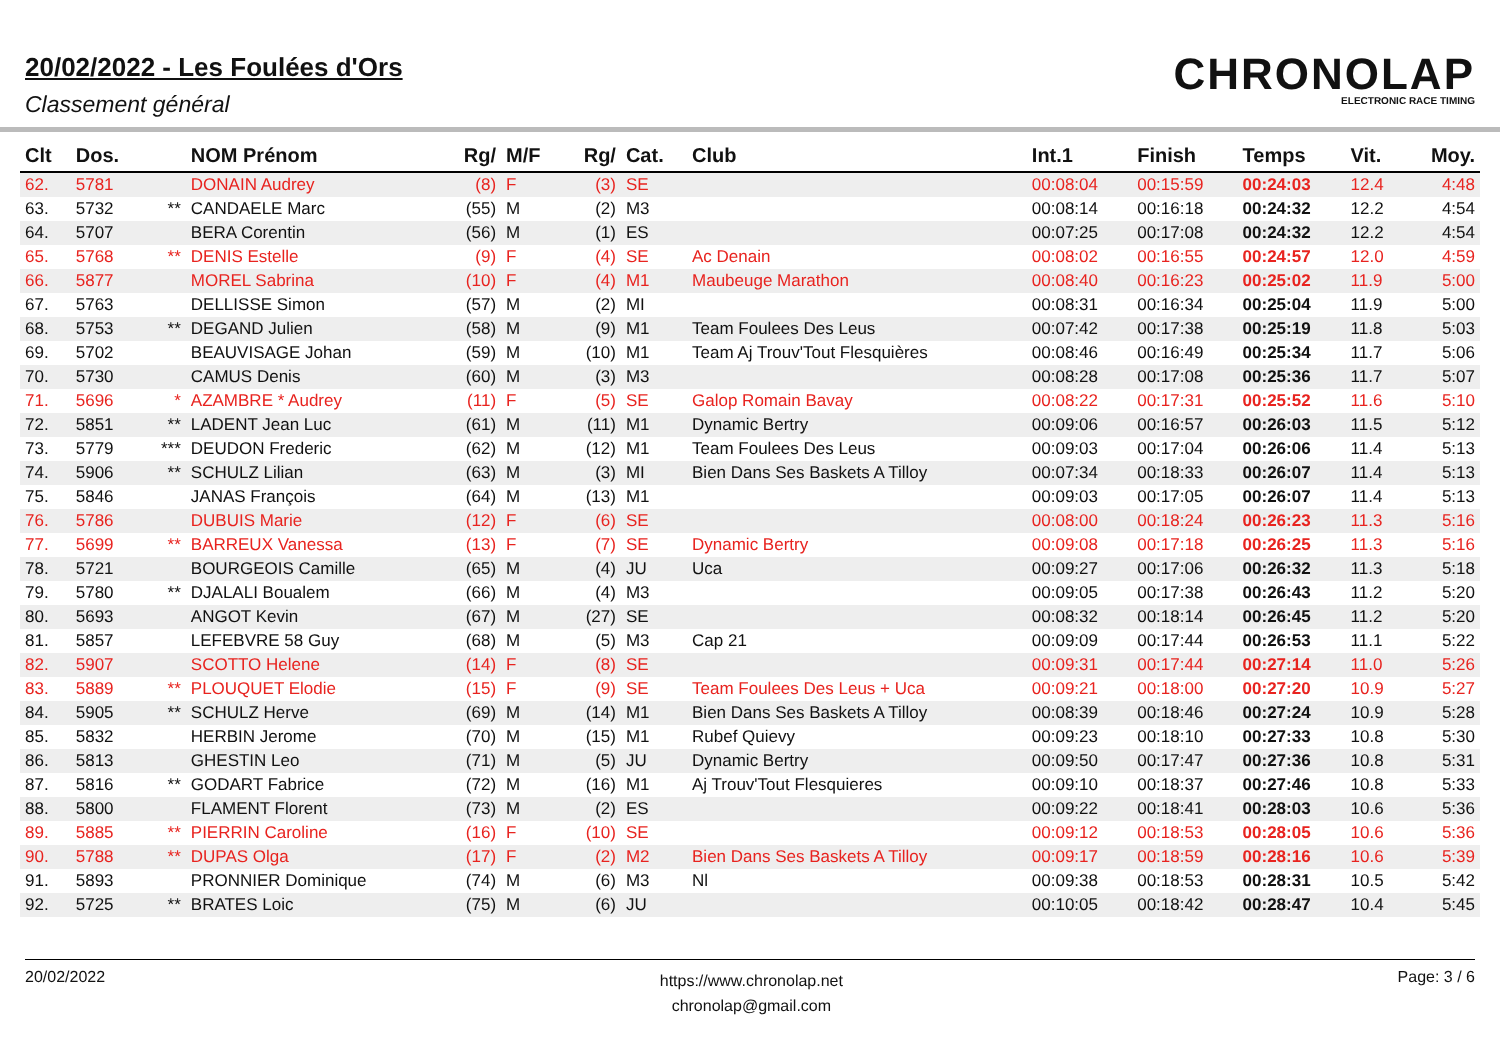20/02/2022 - Les Foulées d'Ors
Classement général
CHRONOLAP
ELECTRONIC RACE TIMING
| Clt | Dos. | | NOM Prénom | Rg/ | M/F | Rg/ | Cat. | Club | Int.1 | Finish | Temps | Vit. | Moy. |
| --- | --- | --- | --- | --- | --- | --- | --- | --- | --- | --- | --- | --- | --- |
| 62. | 5781 | | DONAIN Audrey | (8) | F | (3) | SE | | 00:08:04 | 00:15:59 | 00:24:03 | 12.4 | 4:48 |
| 63. | 5732 | ** | CANDAELE Marc | (55) | M | (2) | M3 | | 00:08:14 | 00:16:18 | 00:24:32 | 12.2 | 4:54 |
| 64. | 5707 | | BERA Corentin | (56) | M | (1) | ES | | 00:07:25 | 00:17:08 | 00:24:32 | 12.2 | 4:54 |
| 65. | 5768 | ** | DENIS Estelle | (9) | F | (4) | SE | Ac Denain | 00:08:02 | 00:16:55 | 00:24:57 | 12.0 | 4:59 |
| 66. | 5877 | | MOREL Sabrina | (10) | F | (4) | M1 | Maubeuge Marathon | 00:08:40 | 00:16:23 | 00:25:02 | 11.9 | 5:00 |
| 67. | 5763 | | DELLISSE Simon | (57) | M | (2) | MI | | 00:08:31 | 00:16:34 | 00:25:04 | 11.9 | 5:00 |
| 68. | 5753 | ** | DEGAND Julien | (58) | M | (9) | M1 | Team Foulees Des Leus | 00:07:42 | 00:17:38 | 00:25:19 | 11.8 | 5:03 |
| 69. | 5702 | | BEAUVISAGE Johan | (59) | M | (10) | M1 | Team Aj Trouv'Tout Flesquières | 00:08:46 | 00:16:49 | 00:25:34 | 11.7 | 5:06 |
| 70. | 5730 | | CAMUS Denis | (60) | M | (3) | M3 | | 00:08:28 | 00:17:08 | 00:25:36 | 11.7 | 5:07 |
| 71. | 5696 | * | AZAMBRE * Audrey | (11) | F | (5) | SE | Galop Romain Bavay | 00:08:22 | 00:17:31 | 00:25:52 | 11.6 | 5:10 |
| 72. | 5851 | ** | LADENT Jean Luc | (61) | M | (11) | M1 | Dynamic Bertry | 00:09:06 | 00:16:57 | 00:26:03 | 11.5 | 5:12 |
| 73. | 5779 | *** | DEUDON Frederic | (62) | M | (12) | M1 | Team Foulees Des Leus | 00:09:03 | 00:17:04 | 00:26:06 | 11.4 | 5:13 |
| 74. | 5906 | ** | SCHULZ Lilian | (63) | M | (3) | MI | Bien Dans Ses Baskets A Tilloy | 00:07:34 | 00:18:33 | 00:26:07 | 11.4 | 5:13 |
| 75. | 5846 | | JANAS François | (64) | M | (13) | M1 | | 00:09:03 | 00:17:05 | 00:26:07 | 11.4 | 5:13 |
| 76. | 5786 | | DUBUIS Marie | (12) | F | (6) | SE | | 00:08:00 | 00:18:24 | 00:26:23 | 11.3 | 5:16 |
| 77. | 5699 | ** | BARREUX Vanessa | (13) | F | (7) | SE | Dynamic Bertry | 00:09:08 | 00:17:18 | 00:26:25 | 11.3 | 5:16 |
| 78. | 5721 | | BOURGEOIS Camille | (65) | M | (4) | JU | Uca | 00:09:27 | 00:17:06 | 00:26:32 | 11.3 | 5:18 |
| 79. | 5780 | ** | DJALALI Boualem | (66) | M | (4) | M3 | | 00:09:05 | 00:17:38 | 00:26:43 | 11.2 | 5:20 |
| 80. | 5693 | | ANGOT Kevin | (67) | M | (27) | SE | | 00:08:32 | 00:18:14 | 00:26:45 | 11.2 | 5:20 |
| 81. | 5857 | | LEFEBVRE 58 Guy | (68) | M | (5) | M3 | Cap 21 | 00:09:09 | 00:17:44 | 00:26:53 | 11.1 | 5:22 |
| 82. | 5907 | | SCOTTO Helene | (14) | F | (8) | SE | | 00:09:31 | 00:17:44 | 00:27:14 | 11.0 | 5:26 |
| 83. | 5889 | ** | PLOUQUET Elodie | (15) | F | (9) | SE | Team Foulees Des Leus + Uca | 00:09:21 | 00:18:00 | 00:27:20 | 10.9 | 5:27 |
| 84. | 5905 | ** | SCHULZ Herve | (69) | M | (14) | M1 | Bien Dans Ses Baskets A Tilloy | 00:08:39 | 00:18:46 | 00:27:24 | 10.9 | 5:28 |
| 85. | 5832 | | HERBIN Jerome | (70) | M | (15) | M1 | Rubef Quievy | 00:09:23 | 00:18:10 | 00:27:33 | 10.8 | 5:30 |
| 86. | 5813 | | GHESTIN Leo | (71) | M | (5) | JU | Dynamic Bertry | 00:09:50 | 00:17:47 | 00:27:36 | 10.8 | 5:31 |
| 87. | 5816 | ** | GODART Fabrice | (72) | M | (16) | M1 | Aj Trouv'Tout Flesquieres | 00:09:10 | 00:18:37 | 00:27:46 | 10.8 | 5:33 |
| 88. | 5800 | | FLAMENT Florent | (73) | M | (2) | ES | | 00:09:22 | 00:18:41 | 00:28:03 | 10.6 | 5:36 |
| 89. | 5885 | ** | PIERRIN Caroline | (16) | F | (10) | SE | | 00:09:12 | 00:18:53 | 00:28:05 | 10.6 | 5:36 |
| 90. | 5788 | ** | DUPAS Olga | (17) | F | (2) | M2 | Bien Dans Ses Baskets A Tilloy | 00:09:17 | 00:18:59 | 00:28:16 | 10.6 | 5:39 |
| 91. | 5893 | | PRONNIER Dominique | (74) | M | (6) | M3 | Nl | 00:09:38 | 00:18:53 | 00:28:31 | 10.5 | 5:42 |
| 92. | 5725 | ** | BRATES Loic | (75) | M | (6) | JU | | 00:10:05 | 00:18:42 | 00:28:47 | 10.4 | 5:45 |
20/02/2022
https://www.chronolap.net
chronolap@gmail.com
Page: 3 / 6